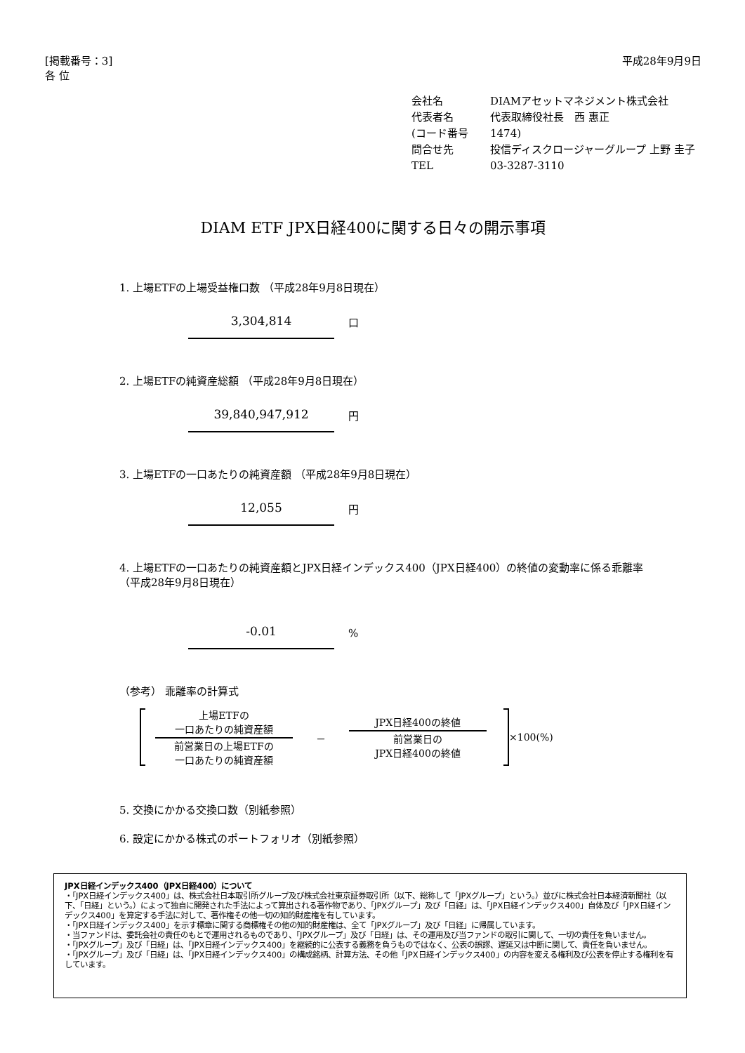[掲載番号：3]
各 位
平成28年9月9日
会社名 DIAMアセットマネジメント株式会社
代表者名 代表取締役社長　西 惠正
(コード番号 1474)
問合せ先 投信ディスクロージャーグループ 上野 圭子
TEL 03-3287-3110
DIAM ETF JPX日経400に関する日々の開示事項
1. 上場ETFの上場受益権口数 （平成28年9月8日現在）
3,304,814
口
2. 上場ETFの純資産総額 （平成28年9月8日現在）
39,840,947,912
円
3. 上場ETFの一口あたりの純資産額 （平成28年9月8日現在）
12,055
円
4. 上場ETFの一口あたりの純資産額とJPX日経インデックス400（JPX日経400）の終値の変動率に係る乖離率
（平成28年9月8日現在）
-0.01
%
（参考） 乖離率の計算式
上場ETFの
一口あたりの純資産額
前営業日の上場ETFの
一口あたりの純資産額
－
JPX日経400の終値
前営業日の
JPX日経400の終値
×100(%)
5. 交換にかかる交換口数（別紙参照）
6. 設定にかかる株式のポートフォリオ（別紙参照）
JPX日経インデックス400（JPX日経400）について
・「JPX日経インデックス400」は、株式会社日本取引所グループ及び株式会社東京証券取引所（以下、総称して「JPXグループ」という。）並びに株式会社日本経済新聞社（以下、「日経」という。）によって独自に開発された手法によって算出される著作物であり、「JPXグループ」及び「日経」は、「JPX日経インデックス400」自体及び「JPX日経インデックス400」を算定する手法に対して、著作権その他一切の知的財産権を有しています。
・「JPX日経インデックス400」を示す標章に関する商標権その他の知的財産権は、全て「JPXグループ」及び「日経」に帰属しています。
・当ファンドは、委託会社の責任のもとで運用されるものであり、「JPXグループ」及び「日経」は、その運用及び当ファンドの取引に関して、一切の責任を負いません。
・「JPXグループ」及び「日経」は、「JPX日経インデックス400」を継続的に公表する義務を負うものではなく、公表の誤謬、遅延又は中断に関して、責任を負いません。
・「JPXグループ」及び「日経」は、「JPX日経インデックス400」の構成銘柄、計算方法、その他「JPX日経インデックス400」の内容を変える権利及び公表を停止する権利を有しています。